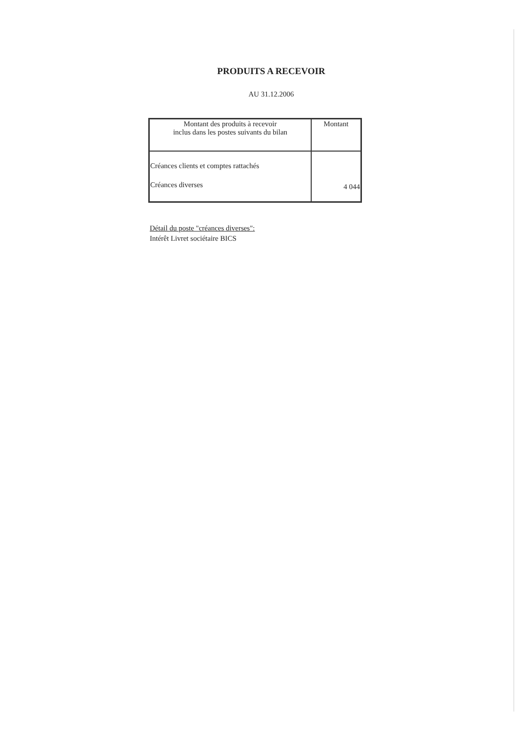PRODUITS A RECEVOIR
AU 31.12.2006
| Montant des produits à recevoir inclus dans les postes suivants du bilan | Montant |
| --- | --- |
| Créances clients et comptes rattachés Créances diverses | 4 044 |
Détail du poste "créances diverses":
Intérêt Livret sociétaire BICS